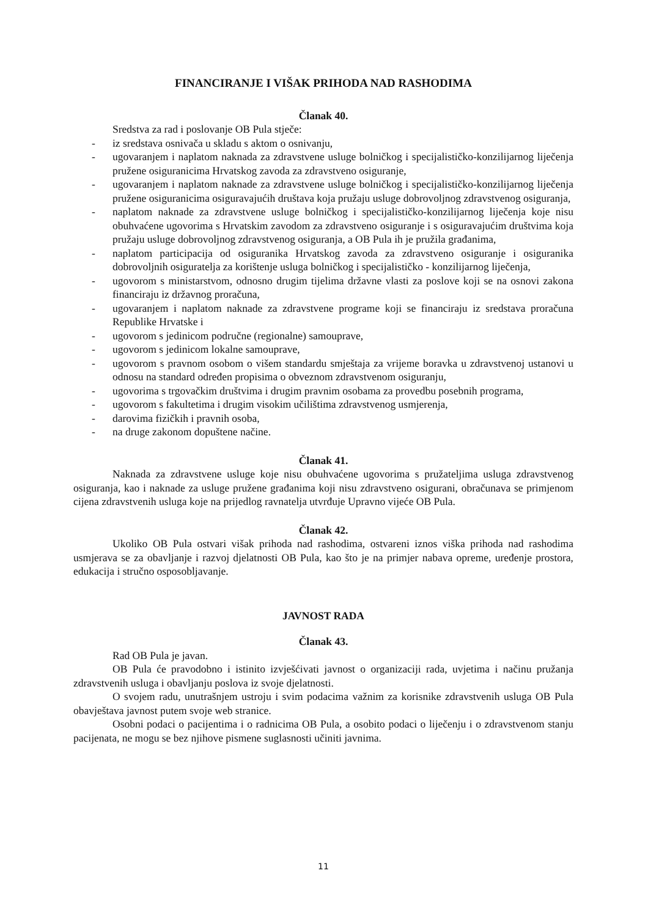FINANCIRANJE I VIŠAK PRIHODA NAD RASHODIMA
Članak 40.
Sredstva za rad i poslovanje OB Pula stječe:
- iz sredstava osnivača u skladu s aktom o osnivanju,
- ugovaranjem i naplatom naknada za zdravstvene usluge bolničkog i specijalističko-konzilijarnog liječenja pružene osiguranicima Hrvatskog zavoda za zdravstveno osiguranje,
- ugovaranjem i naplatom naknade za zdravstvene usluge bolničkog i specijalističko-konzilijarnog liječenja pružene osiguranicima osiguravajućih društava koja pružaju usluge dobrovoljnog zdravstvenog osiguranja,
- naplatom naknade za zdravstvene usluge bolničkog i specijalističko-konzilijarnog liječenja koje nisu obuhvaćene ugovorima s Hrvatskim zavodom za zdravstveno osiguranje i s osiguravajućim društvima koja pružaju usluge dobrovoljnog zdravstvenog osiguranja, a OB Pula ih je pružila građanima,
- naplatom participacija od osiguranika Hrvatskog zavoda za zdravstveno osiguranje i osiguranika dobrovoljnih osiguratelja za korištenje usluga bolničkog i specijalističko - konzilijarnog liječenja,
- ugovorom s ministarstvom, odnosno drugim tijelima državne vlasti za poslove koji se na osnovi zakona financiraju iz državnog proračuna,
- ugovaranjem i naplatom naknade za zdravstvene programe koji se financiraju iz sredstava proračuna Republike Hrvatske i
- ugovorom s jedinicom područne (regionalne) samouprave,
- ugovorom s jedinicom lokalne samouprave,
- ugovorom s pravnom osobom o višem standardu smještaja za vrijeme boravka u zdravstvenoj ustanovi u odnosu na standard određen propisima o obveznom zdravstvenom osiguranju,
- ugovorima s trgovačkim društvima i drugim pravnim osobama za provedbu posebnih programa,
- ugovorom s fakultetima i drugim visokim učilištima zdravstvenog usmjerenja,
- darovima fizičkih i pravnih osoba,
- na druge zakonom dopuštene načine.
Članak 41.
Naknada za zdravstvene usluge koje nisu obuhvaćene ugovorima s pružateljima usluga zdravstvenog osiguranja, kao i naknade za usluge pružene građanima koji nisu zdravstveno osigurani, obračunava se primjenom cijena zdravstvenih usluga koje na prijedlog ravnatelja utvrđuje Upravno vijeće OB Pula.
Članak 42.
Ukoliko OB Pula ostvari višak prihoda nad rashodima, ostvareni iznos viška prihoda nad rashodima usmjerava se za obavljanje i razvoj djelatnosti OB Pula, kao što je na primjer nabava opreme, uređenje prostora, edukacija i stručno osposobljavanje.
JAVNOST RADA
Članak 43.
Rad OB Pula je javan.
OB Pula će pravodobno i istinito izvješćivati javnost o organizaciji rada, uvjetima i načinu pružanja zdravstvenih usluga i obavljanju poslova iz svoje djelatnosti.
O svojem radu, unutrašnjem ustroju i svim podacima važnim za korisnike zdravstvenih usluga OB Pula obavještava javnost putem svoje web stranice.
Osobni podaci o pacijentima i o radnicima OB Pula, a osobito podaci o liječenju i o zdravstvenom stanju pacijenata, ne mogu se bez njihove pismene suglasnosti učiniti javnima.
11